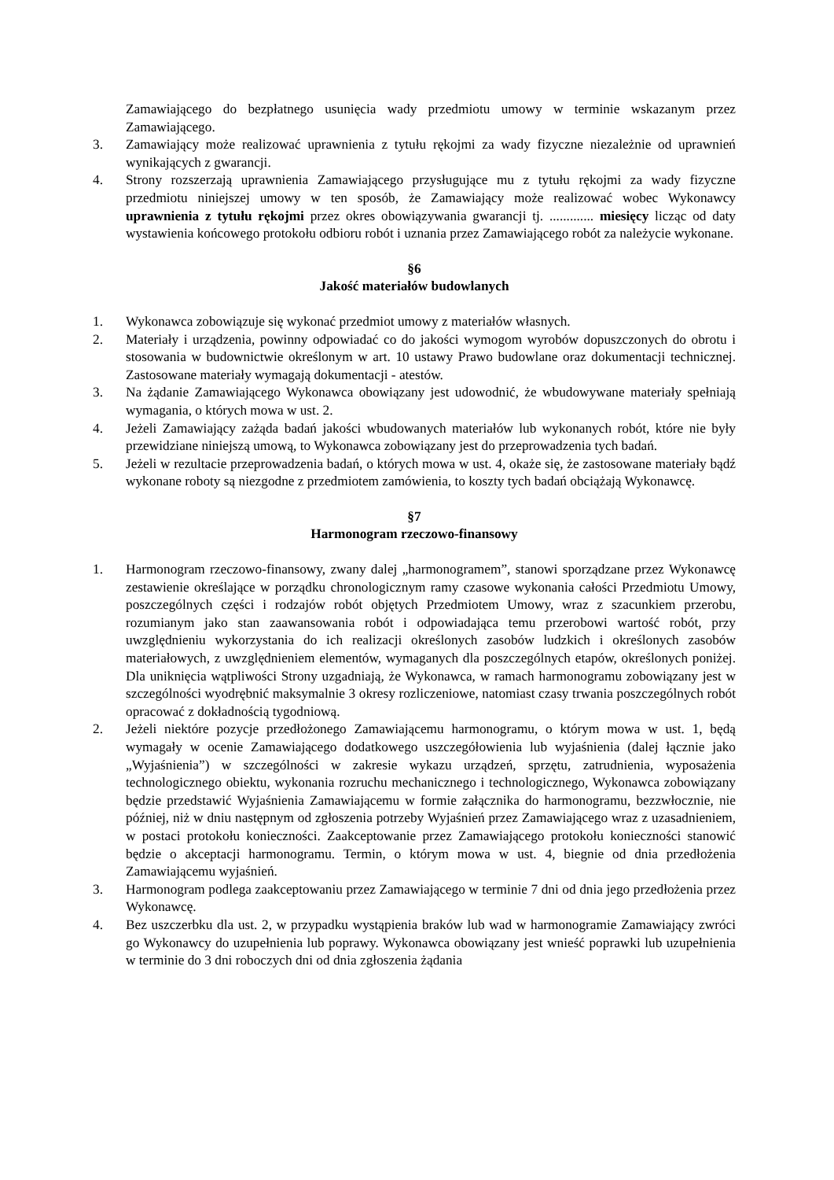Zamawiającego do bezpłatnego usunięcia wady przedmiotu umowy w terminie wskazanym przez Zamawiającego.
3. Zamawiający może realizować uprawnienia z tytułu rękojmi za wady fizyczne niezależnie od uprawnień wynikających z gwarancji.
4. Strony rozszerzają uprawnienia Zamawiającego przysługujące mu z tytułu rękojmi za wady fizyczne przedmiotu niniejszej umowy w ten sposób, że Zamawiający może realizować wobec Wykonawcy uprawnienia z tytułu rękojmi przez okres obowiązywania gwarancji tj. ............. miesięcy licząc od daty wystawienia końcowego protokołu odbioru robót i uznania przez Zamawiającego robót za należycie wykonane.
§6
Jakość materiałów budowlanych
1. Wykonawca zobowiązuje się wykonać przedmiot umowy z materiałów własnych.
2. Materiały i urządzenia, powinny odpowiadać co do jakości wymogom wyrobów dopuszczonych do obrotu i stosowania w budownictwie określonym w art. 10 ustawy Prawo budowlane oraz dokumentacji technicznej. Zastosowane materiały wymagają dokumentacji - atestów.
3. Na żądanie Zamawiającego Wykonawca obowiązany jest udowodnić, że wbudowywane materiały spełniają wymagania, o których mowa w ust. 2.
4. Jeżeli Zamawiający zażąda badań jakości wbudowanych materiałów lub wykonanych robót, które nie były przewidziane niniejszą umową, to Wykonawca zobowiązany jest do przeprowadzenia tych badań.
5. Jeżeli w rezultacie przeprowadzenia badań, o których mowa w ust. 4, okaże się, że zastosowane materiały bądź wykonane roboty są niezgodne z przedmiotem zamówienia, to koszty tych badań obciążają Wykonawcę.
§7
Harmonogram rzeczowo-finansowy
1. Harmonogram rzeczowo-finansowy, zwany dalej „harmonogramem”, stanowi sporządzane przez Wykonawcę zestawienie określające w porządku chronologicznym ramy czasowe wykonania całości Przedmiotu Umowy, poszczególnych części i rodzajów robót objętych Przedmiotem Umowy, wraz z szacunkiem przerobu, rozumianym jako stan zaawansowania robót i odpowiadająca temu przerobowi wartość robót, przy uwzględnieniu wykorzystania do ich realizacji określonych zasobów ludzkich i określonych zasobów materiałowych, z uwzględnieniem elementów, wymaganych dla poszczególnych etapów, określonych poniżej. Dla uniknięcia wątpliwości Strony uzgadniają, że Wykonawca, w ramach harmonogramu zobowiązany jest w szczególności wyodrębnić maksymalnie 3 okresy rozliczeniowe, natomiast czasy trwania poszczególnych robót opracować z dokładnością tygodniową.
2. Jeżeli niektóre pozycje przedłożonego Zamawiającemu harmonogramu, o którym mowa w ust. 1, będą wymagały w ocenie Zamawiającego dodatkowego uszczegółowienia lub wyjaśnienia (dalej łącznie jako „Wyjaśnienia”) w szczególności w zakresie wykazu urządzeń, sprzętu, zatrudnienia, wyposażenia technologicznego obiektu, wykonania rozruchu mechanicznego i technologicznego, Wykonawca zobowiązany będzie przedstawić Wyjaśnienia Zamawiającemu w formie załącznika do harmonogramu, bezzwłocznie, nie później, niż w dniu następnym od zgłoszenia potrzeby Wyjaśnień przez Zamawiającego wraz z uzasadnieniem, w postaci protokołu konieczności. Zaakceptowanie przez Zamawiającego protokołu konieczności stanowić będzie o akceptacji harmonogramu. Termin, o którym mowa w ust. 4, biegnie od dnia przedłożenia Zamawiającemu wyjaśnień.
3. Harmonogram podlega zaakceptowaniu przez Zamawiającego w terminie 7 dni od dnia jego przedłożenia przez Wykonawcę.
4. Bez uszczerbku dla ust. 2, w przypadku wystąpienia braków lub wad w harmonogramie Zamawiający zwróci go Wykonawcy do uzupełnienia lub poprawy. Wykonawca obowiązany jest wnieść poprawki lub uzupełnienia w terminie do 3 dni roboczych dni od dnia zgłoszenia żądania